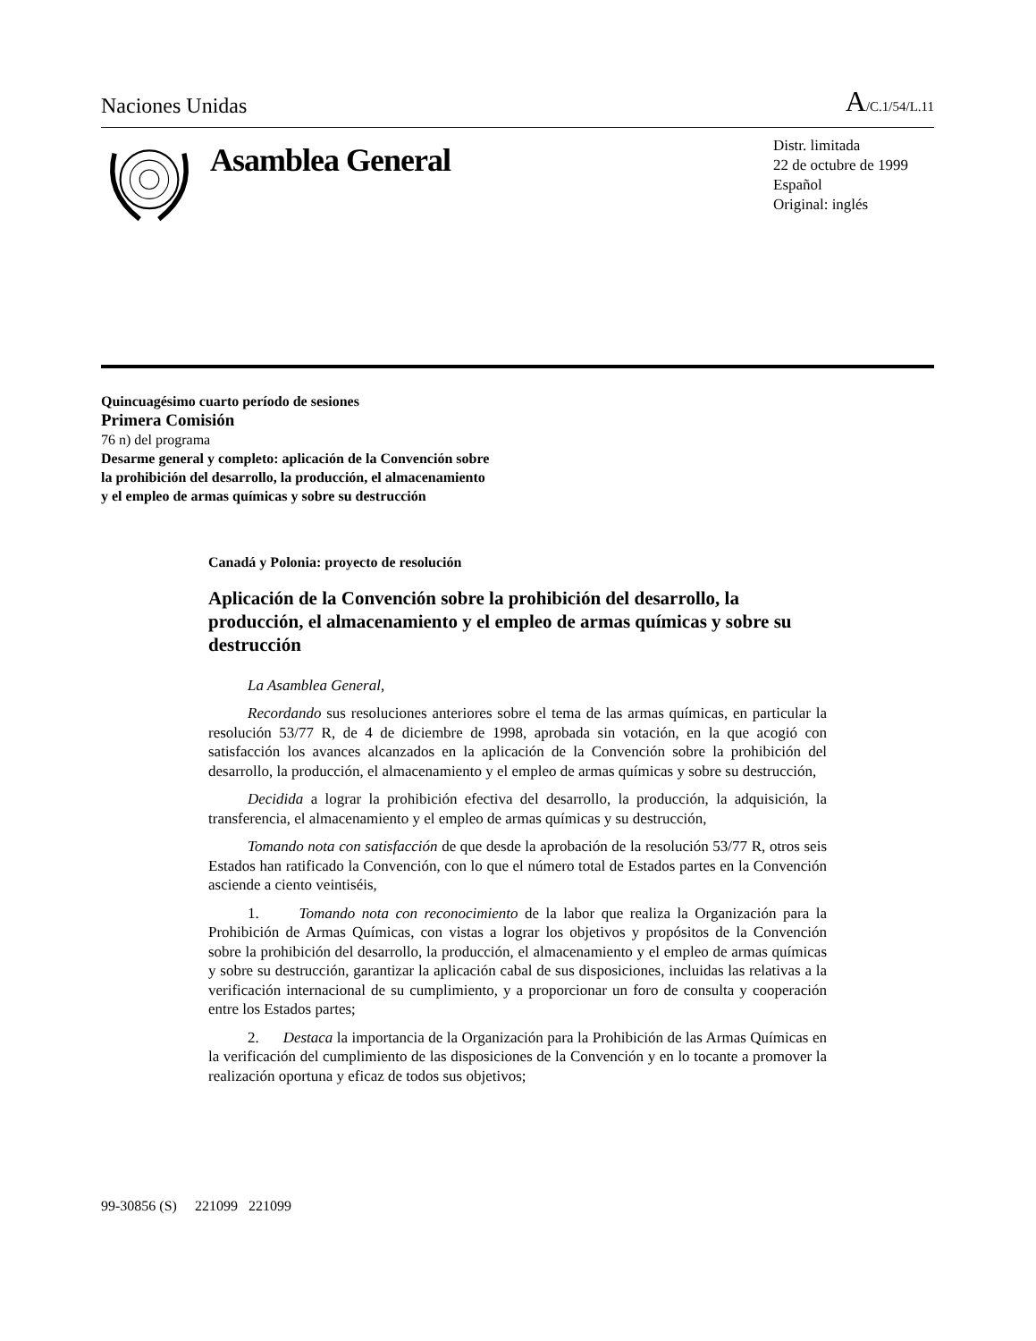Naciones Unidas A/C.1/54/L.11
Asamblea General
Distr. limitada
22 de octubre de 1999
Español
Original: inglés
Quincuagésimo cuarto período de sesiones
Primera Comisión
76 n) del programa
Desarme general y completo: aplicación de la Convención sobre
la prohibición del desarrollo, la producción, el almacenamiento
y el empleo de armas químicas y sobre su destrucción
Canadá y Polonia: proyecto de resolución
Aplicación de la Convención sobre la prohibición del desarrollo, la producción, el almacenamiento y el empleo de armas químicas y sobre su destrucción
La Asamblea General,
Recordando sus resoluciones anteriores sobre el tema de las armas químicas, en particular la resolución 53/77 R, de 4 de diciembre de 1998, aprobada sin votación, en la que acogió con satisfacción los avances alcanzados en la aplicación de la Convención sobre la prohibición del desarrollo, la producción, el almacenamiento y el empleo de armas químicas y sobre su destrucción,
Decidida a lograr la prohibición efectiva del desarrollo, la producción, la adquisición, la transferencia, el almacenamiento y el empleo de armas químicas y su destrucción,
Tomando nota con satisfacción de que desde la aprobación de la resolución 53/77 R, otros seis Estados han ratificado la Convención, con lo que el número total de Estados partes en la Convención asciende a ciento veintiséis,
1. Tomando nota con reconocimiento de la labor que realiza la Organización para la Prohibición de Armas Químicas, con vistas a lograr los objetivos y propósitos de la Convención sobre la prohibición del desarrollo, la producción, el almacenamiento y el empleo de armas químicas y sobre su destrucción, garantizar la aplicación cabal de sus disposiciones, incluidas las relativas a la verificación internacional de su cumplimiento, y a proporcionar un foro de consulta y cooperación entre los Estados partes;
2. Destaca la importancia de la Organización para la Prohibición de las Armas Químicas en la verificación del cumplimiento de las disposiciones de la Convención y en lo tocante a promover la realización oportuna y eficaz de todos sus objetivos;
99-30856 (S) 221099 221099